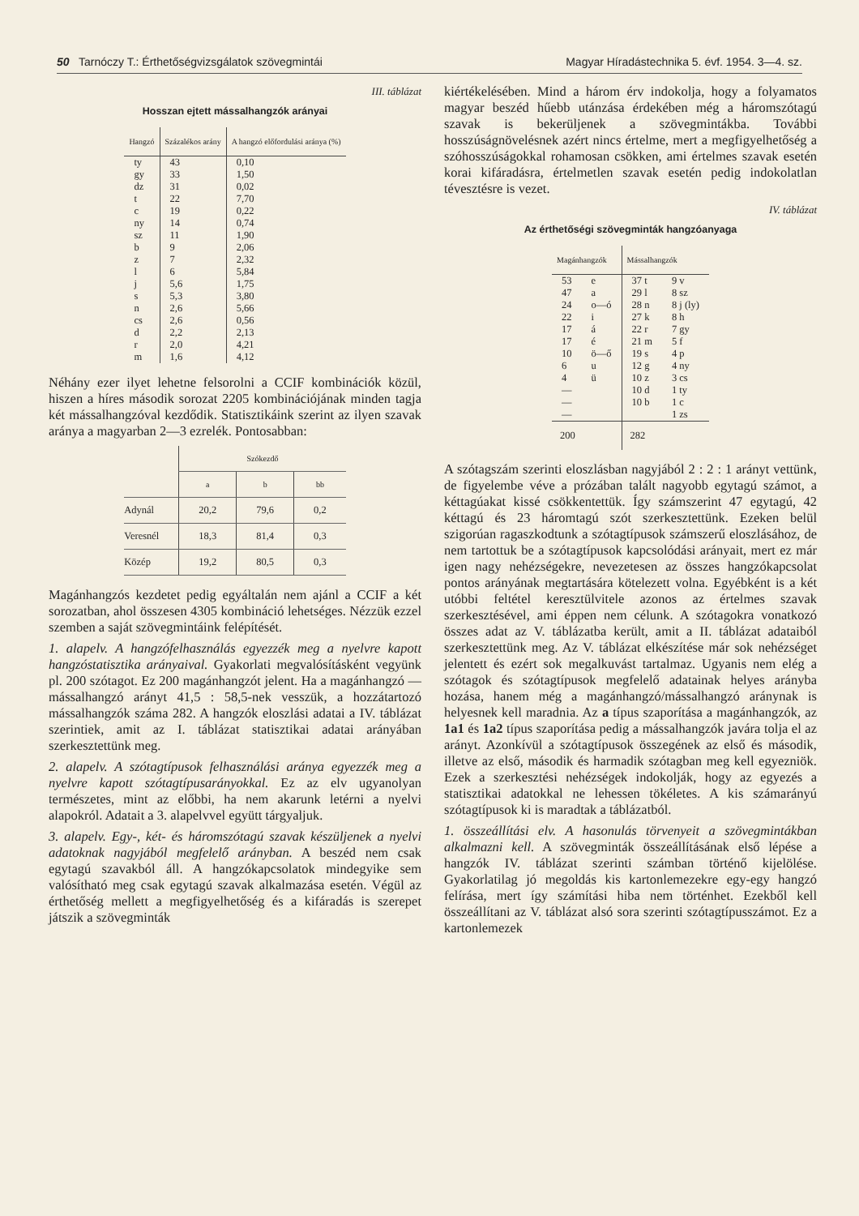50 Tarnóczy T.: Érthetőségvizsgálatok szövegmintái Magyar Híradástechnika 5. évf. 1954. 3—4. sz.
III. táblázat
Hosszan ejtett mássalhangzók arányai
| Hangzó | Százalékos arány | A hangzó előfordulási aránya (%) |
| --- | --- | --- |
| ty | 43 | 0,10 |
| gy | 33 | 1,50 |
| dz | 31 | 0,02 |
| t | 22 | 7,70 |
| c | 19 | 0,22 |
| ny | 14 | 0,74 |
| sz | 11 | 1,90 |
| b | 9 | 2,06 |
| z | 7 | 2,32 |
| l | 6 | 5,84 |
| j | 5,6 | 1,75 |
| s | 5,3 | 3,80 |
| n | 2,6 | 5,66 |
| cs | 2,6 | 0,56 |
| d | 2,2 | 2,13 |
| r | 2,0 | 4,21 |
| m | 1,6 | 4,12 |
Néhány ezer ilyet lehetne felsorolni a CCIF kombinációk közül, hiszen a híres második sorozat 2205 kombinációjának minden tagja két mássalhangzóval kezdődik. Statisztikáink szerint az ilyen szavak aránya a magyarban 2—3 ezrelék. Pontosabban:
| | Szókezdő | | |
| --- | --- | --- | --- |
| | a | b | bb |
| Adynál | 20,2 | 79,6 | 0,2 |
| Veresnél | 18,3 | 81,4 | 0,3 |
| Közép | 19,2 | 80,5 | 0,3 |
Magánhangzós kezdetet pedig egyáltalán nem ajánl a CCIF a két sorozatban, ahol összesen 4305 kombináció lehetséges. Nézzük ezzel szemben a saját szövegmintáink felépítését.
1. alapelv. A hangzófelhasználás egyezzék meg a nyelvre kapott hangzóstatisztika arányaival. Gyakorlati megvalósításként vegyünk pl. 200 szótagot. Ez 200 magánhangzót jelent. Ha a magánhangzó — mássalhangzó arányt 41,5 : 58,5-nek vesszük, a hozzátartozó mássalhangzók száma 282. A hangzók eloszlási adatai a IV. táblázat szerintiek, amit az I. táblázat statisztikai adatai arányában szerkesztettünk meg.
2. alapelv. A szótagtípusok felhasználási aránya egyezzék meg a nyelvre kapott szótagtípusarányokkal. Ez az elv ugyanolyan természetes, mint az előbbi, ha nem akarunk letérni a nyelvi alapokról. Adatait a 3. alapelvvel együtt tárgyaljuk.
3. alapelv. Egy-, két- és háromszótagú szavak készüljenek a nyelvi adatoknak nagyjából megfelelő arányban. A beszéd nem csak egytagú szavakból áll. A hangzókapcsolatok mindegyike sem valósítható meg csak egytagú szavak alkalmazása esetén. Végül az érthetőség mellett a megfigyelhetőség és a kifáradás is szerepet játszik a szövegminták
kiértékelésében. Mind a három érv indokolja, hogy a folyamatos magyar beszéd hűebb utánzása érdekében még a háromszótagú szavak is bekerüljenek a szövegmintákba. További hosszúságnövelésnek azért nincs értelme, mert a megfigyelhetőség a szóhosszúságokkal rohamosan csökken, ami értelmes szavak esetén korai kifáradásra, értelmetlen szavak esetén pedig indokolatlan tévesztésre is vezet.
IV. táblázat
Az érthetőségi szövegminták hangzóanyaga
| Magánhangzók | | Mássalhangzók | |
| --- | --- | --- | --- |
| 53 | e | 37 t | 9 v |
| 47 | a | 29 l | 8 sz |
| 24 | o—ó | 28 n | 8 j (ly) |
| 22 | i | 27 k | 8 h |
| 17 | á | 22 r | 7 gy |
| 17 | é | 21 m | 5 f |
| 10 | ö—ő | 19 s | 4 p |
| 6 | u | 12 g | 4 ny |
| 4 | ü | 10 z | 3 cs |
| — | | 10 d | 1 ty |
| — | | 10 b | 1 c |
| — | | | 1 zs |
| 200 | | 282 | |
A szótagszám szerinti eloszlásban nagyjából 2 : 2 : 1 arányt vettünk, de figyelembe véve a prózában talált nagyobb egytagú számot, a kéttagúakat kissé csökkentettük. Így számszerint 47 egytagú, 42 kéttagú és 23 háromtagú szót szerkesztettünk. Ezeken belül szigorúan ragaszkodtunk a szótagtípusok számszerű eloszlásához, de nem tartottuk be a szótagtípusok kapcsolódási arányait, mert ez már igen nagy nehézségekre, nevezetesen az összes hangzókapcsolat pontos arányának megtartására kötelezett volna. Egyébként is a két utóbbi feltétel keresztülvitele azonos az értelmes szavak szerkesztésével, ami éppen nem célunk. A szótagokra vonatkozó összes adat az V. táblázatba került, amit a II. táblázat adataiból szerkesztettünk meg. Az V. táblázat elkészítése már sok nehézséget jelentett és ezért sok megalkuvást tartalmaz. Ugyanis nem elég a szótagok és szótagtípusok megfelelő adatainak helyes arányba hozása, hanem még a magánhangzó/mássalhangzó aránynak is helyesnek kell maradnia. Az a típus szaporítása a magánhangzók, az 1a1 és 1a2 típus szaporítása pedig a mássalhangzók javára tolja el az arányt. Azonkívül a szótagtípusok összegének az első és második, illetve az első, második és harmadik szótagban meg kell egyezniök. Ezek a szerkesztési nehézségek indokolják, hogy az egyezés a statisztikai adatokkal ne lehessen tökéletes. A kis számarányú szótagtípusok ki is maradtak a táblázatból.
1. összeállítási elv. A hasonulás törvenyeit a szövegmintákban alkalmazni kell. A szövegminták összeállításának első lépése a hangzók IV. táblázat szerinti számban történő kijelölése. Gyakorlatilag jó megoldás kis kartonlemezekre egy-egy hangzó felírása, mert így számítási hiba nem történhet. Ezekből kell összeállítani az V. táblázat alsó sora szerinti szótagtípusszámot. Ez a kartonlemezek